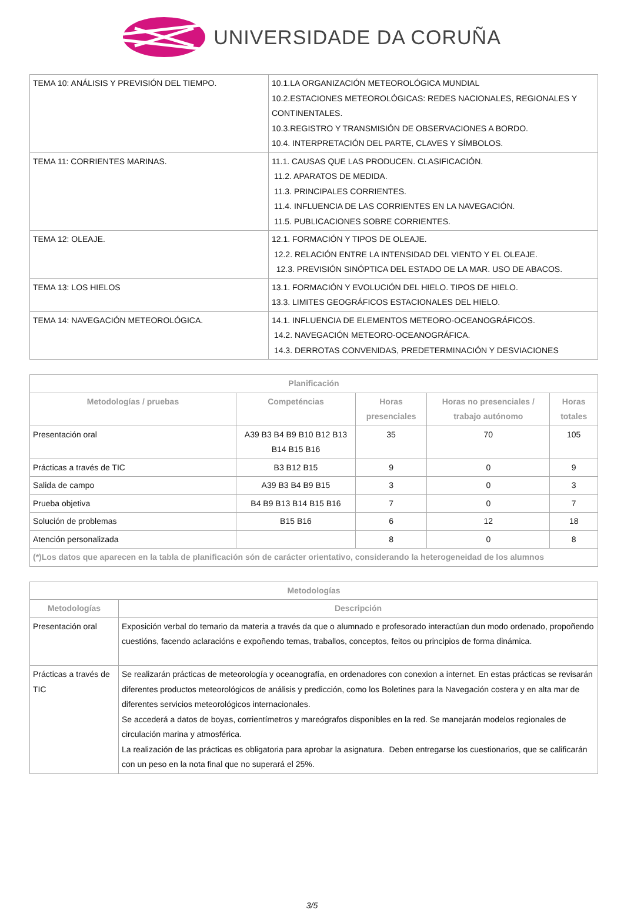UNIVERSIDADE DA CORUÑA
| TEMA 10: ANÁLISIS Y PREVISIÓN DEL TIEMPO. | 10.1.LA ORGANIZACIÓN METEOROLÓGICA MUNDIAL 10.2.ESTACIONES METEOROLÓGICAS: REDES NACIONALES, REGIONALES Y CONTINENTALES. 10.3.REGISTRO Y TRANSMISIÓN DE OBSERVACIONES A BORDO. 10.4. INTERPRETACIÓN DEL PARTE, CLAVES Y SÍMBOLOS. |
| TEMA 11: CORRIENTES MARINAS. | 11.1. CAUSAS QUE LAS PRODUCEN. CLASIFICACIÓN. 11.2. APARATOS DE MEDIDA. 11.3. PRINCIPALES CORRIENTES. 11.4. INFLUENCIA DE LAS CORRIENTES EN LA NAVEGACIÓN. 11.5. PUBLICACIONES SOBRE CORRIENTES. |
| TEMA 12: OLEAJE. | 12.1. FORMACIÓN Y TIPOS DE OLEAJE. 12.2. RELACIÓN ENTRE LA INTENSIDAD DEL VIENTO Y EL OLEAJE. 12.3. PREVISIÓN SINÓPTICA DEL ESTADO DE LA MAR. USO DE ABACOS. |
| TEMA 13: LOS HIELOS | 13.1. FORMACIÓN Y EVOLUCIÓN DEL HIELO. TIPOS DE HIELO. 13.3. LIMITES GEOGRÁFICOS ESTACIONALES DEL HIELO. |
| TEMA 14: NAVEGACIÓN METEOROLÓGICA. | 14.1. INFLUENCIA DE ELEMENTOS METEORO-OCEANOGRÁFICOS. 14.2. NAVEGACIÓN METEORO-OCEANOGRÁFICA. 14.3. DERROTAS CONVENIDAS, PREDETERMINACIÓN Y DESVIACIONES |
| Planificación | | | | |
| --- | --- | --- | --- | --- |
| Metodologías / pruebas | Competéncias | Horas presenciales | Horas no presenciales / trabajo autónomo | Horas totales |
| Presentación oral | A39 B3 B4 B9 B10 B12 B13 B14 B15 B16 | 35 | 70 | 105 |
| Prácticas a través de TIC | B3 B12 B15 | 9 | 0 | 9 |
| Salida de campo | A39 B3 B4 B9 B15 | 3 | 0 | 3 |
| Prueba objetiva | B4 B9 B13 B14 B15 B16 | 7 | 0 | 7 |
| Solución de problemas | B15 B16 | 6 | 12 | 18 |
| Atención personalizada | | 8 | 0 | 8 |
| (*)Los datos que aparecen en la tabla de planificación són de carácter orientativo, considerando la heterogeneidad de los alumnos | | | | |
| Metodologías | |
| --- | --- |
| Metodologías | Descripción |
| Presentación oral | Exposición verbal do temario da materia a través da que o alumnado e profesorado interactúan dun modo ordenado, propoñendo cuestións, facendo aclaracións e expoñendo temas, traballos, conceptos, feitos ou principios de forma dinámica. |
| Prácticas a través de TIC | Se realizarán prácticas de meteorología y oceanografía, en ordenadores con conexion a internet. En estas prácticas se revisarán diferentes productos meteorológicos de análisis y predicción, como los Boletines para la Navegación costera y en alta mar de diferentes servicios meteorológicos internacionales. Se accederá a datos de boyas, corrientímetros y mareógrafos disponibles en la red. Se manejarán modelos regionales de circulación marina y atmosférica. La realización de las prácticas es obligatoria para aprobar la asignatura. Deben entregarse los cuestionarios, que se calificarán con un peso en la nota final que no superará el 25%. |
3/5